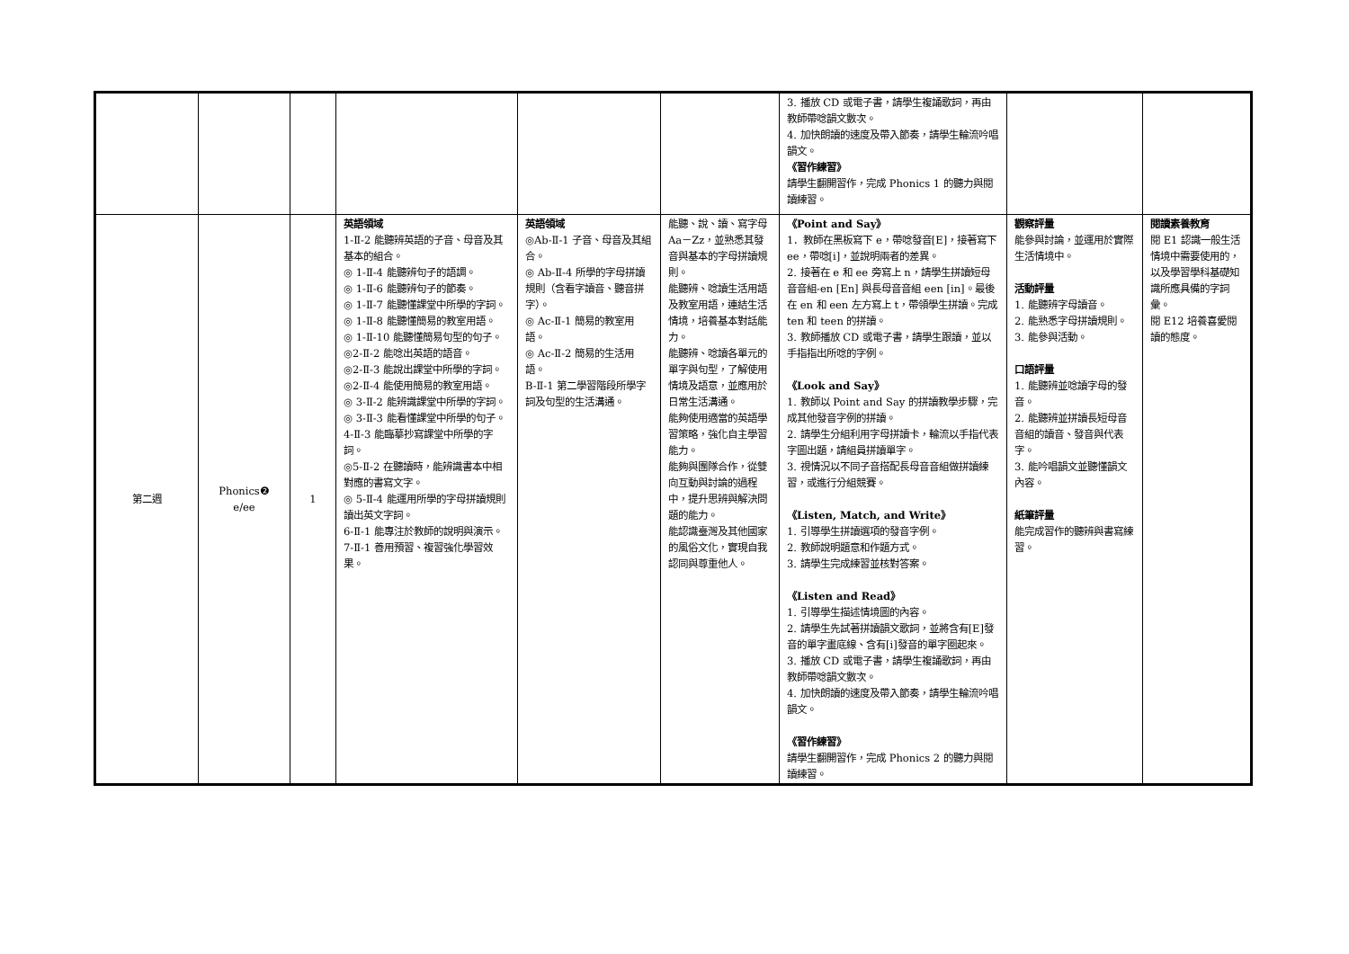| | | | | | | 3. 播放 CD 或電子書，請學生複誦歌詞，再由教師帶唸韻文數次。 4. 加快朗讀的速度及帶入節奏，請學生輪流吟唱韻文。 《習作練習》 請學生翻開習作，完成 Phonics 1 的聽力與閱讀練習。 | | |
| 第二週 | Phonics❷ e/ee | 1 | 英語領域 1-Ⅱ-2 能聽辨英語的子音、母音及其基本的組合。 ◎ 1-Ⅱ-4 能聽辨句子的語調。 ◎ 1-Ⅱ-6 能聽辨句子的節奏。 ◎ 1-Ⅱ-7 能聽懂課堂中所學的字詞。 ◎ 1-Ⅱ-8 能聽懂簡易的教室用語。 ◎ 1-Ⅱ-10 能聽懂簡易句型的句子。 ◎2-Ⅱ-2 能唸出英語的語音。 ◎2-Ⅱ-3 能說出課堂中所學的字詞。 ◎2-Ⅱ-4 能使用簡易的教室用語。 ◎ 3-Ⅱ-2 能辨識課堂中所學的字詞。 ◎ 3-Ⅱ-3 能看懂課堂中所學的句子。 4-Ⅱ-3 能臨摹抄寫課堂中所學的字詞。 ◎5-Ⅱ-2 在聽讀時，能辨識書本中相對應的書寫文字。 ◎ 5-Ⅱ-4 能運用所學的字母拼讀規則讀出英文字詞。 6-Ⅱ-1 能專注於教師的說明與演示。 7-Ⅱ-1 善用預習、複習強化學習效果。 | 英語領域 ◎Ab-Ⅱ-1 子音、母音及其組合。 ◎ Ab-Ⅱ-4 所學的字母拼讀規則（含看字讀音、聽音拼字）。 ◎ Ac-Ⅱ-1 簡易的教室用語。 ◎ Ac-Ⅱ-2 簡易的生活用語。 B-Ⅱ-1 第二學習階段所學字詞及句型的生活溝通。 | 能聽、說、讀、寫字母 Aa－Zz，並熟悉其發音與基本的字母拼讀規則。 能聽辨、唸讀生活用語及教室用語，連結生活情境，培養基本對話能力。 能聽辨、唸讀各單元的單字與句型，了解使用情境及語意，並應用於日常生活溝通。 能夠使用適當的英語學習策略，強化自主學習能力。 能夠與團隊合作，從雙向互動與討論的過程中，提升思辨與解決問題的能力。 能認識臺灣及其他國家的風俗文化，實現自我認同與尊重他人。 | 《Point and Say》 1．教師在黑板寫下 e，帶唸發音[E]，接著寫下 ee，帶唸[i]，並說明兩者的差異。 2. 接著在 e 和 ee 旁寫上 n，請學生拼讀短母音音組-en [En] 與長母音音組 een [in]。最後在 en 和 een 左方寫上 t，帶領學生拼讀。完成 ten 和 teen 的拼讀。 3. 教師播放 CD 或電子書，請學生跟讀，並以手指指出所唸的字例。 《Look and Say》 1. 教師以 Point and Say 的拼讀教學步驟，完成其他發音字例的拼讀。 2. 請學生分組利用字母拼讀卡，輪流以手指代表字圖出題，請組員拼讀單字。 3. 視情況以不同子音搭配長母音音組做拼讀練習，或進行分組競賽。 《Listen, Match, and Write》 1. 引導學生拼讀選項的發音字例。 2. 教師說明題意和作題方式。 3. 請學生完成練習並核對答案。 《Listen and Read》 1. 引導學生描述情境圖的內容。 2. 請學生先試著拼讀韻文歌詞，並將含有[E]發音的單字畫底線、含有[i]發音的單字圈起來。 3. 播放 CD 或電子書，請學生複誦歌詞，再由教師帶唸韻文數次。 4. 加快朗讀的速度及帶入節奏，請學生輪流吟唱韻文。 《習作練習》 請學生翻開習作，完成 Phonics 2 的聽力與閱讀練習。 | 觀察評量 能參與討論，並運用於實際生活情境中。 活動評量 1. 能聽辨字母讀音。 2. 能熟悉字母拼讀規則。 3. 能參與活動。 口語評量 1. 能聽辨並唸讀字母的發音。 2. 能聽辨並拼讀長短母音音組的讀音、發音與代表字。 3. 能吟唱韻文並聽懂韻文內容。 紙筆評量 能完成習作的聽辨與書寫練習。 | 閱讀素養教育 閱 E1 認識一般生活情境中需要使用的，以及學習學科基礎知識所應具備的字詞彙。 閱 E12 培養喜愛閱讀的態度。 |